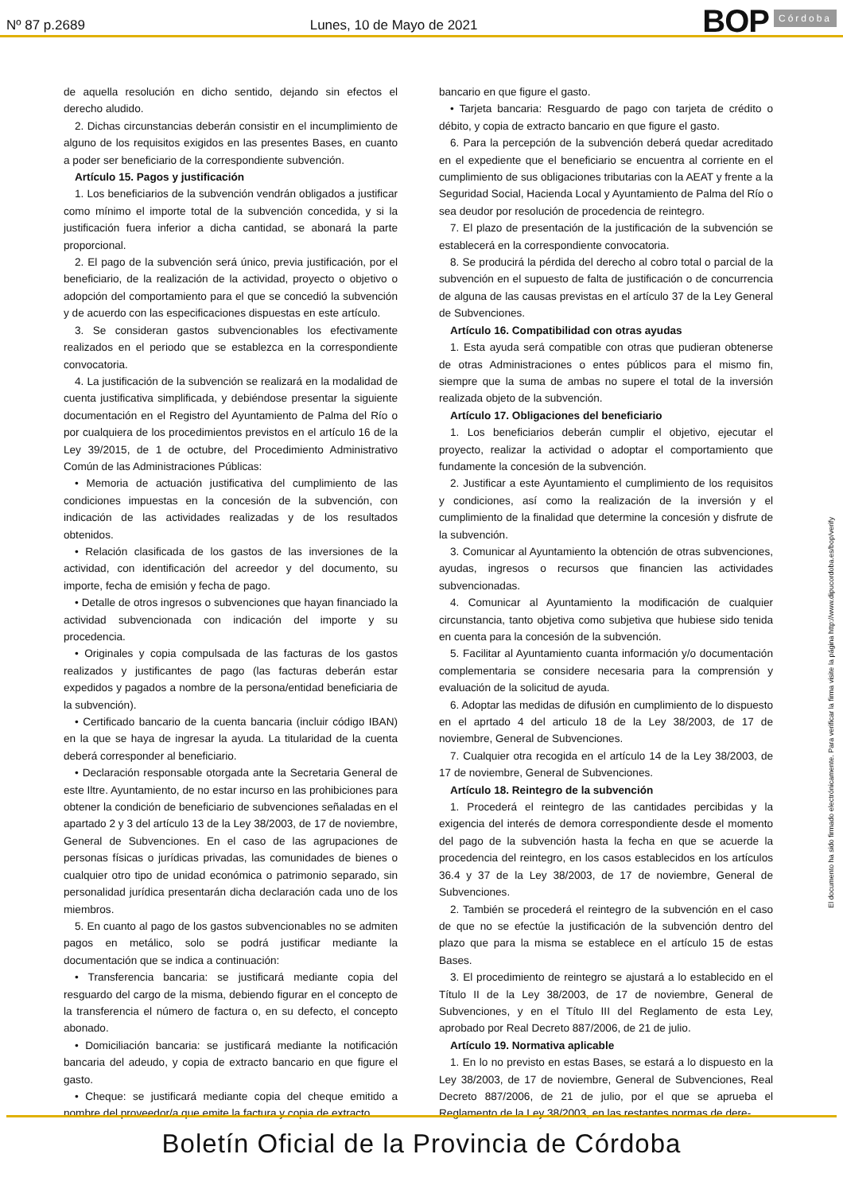Nº 87 p.2689
Lunes, 10 de Mayo de 2021
BOP Córdoba
de aquella resolución en dicho sentido, dejando sin efectos el derecho aludido.
2. Dichas circunstancias deberán consistir en el incumplimiento de alguno de los requisitos exigidos en las presentes Bases, en cuanto a poder ser beneficiario de la correspondiente subvención.
Artículo 15. Pagos y justificación
1. Los beneficiarios de la subvención vendrán obligados a justificar como mínimo el importe total de la subvención concedida, y si la justificación fuera inferior a dicha cantidad, se abonará la parte proporcional.
2. El pago de la subvención será único, previa justificación, por el beneficiario, de la realización de la actividad, proyecto o objetivo o adopción del comportamiento para el que se concedió la subvención y de acuerdo con las especificaciones dispuestas en este artículo.
3. Se consideran gastos subvencionables los efectivamente realizados en el periodo que se establezca en la correspondiente convocatoria.
4. La justificación de la subvención se realizará en la modalidad de cuenta justificativa simplificada, y debiéndose presentar la siguiente documentación en el Registro del Ayuntamiento de Palma del Río o por cualquiera de los procedimientos previstos en el artículo 16 de la Ley 39/2015, de 1 de octubre, del Procedimiento Administrativo Común de las Administraciones Públicas:
• Memoria de actuación justificativa del cumplimiento de las condiciones impuestas en la concesión de la subvención, con indicación de las actividades realizadas y de los resultados obtenidos.
• Relación clasificada de los gastos de las inversiones de la actividad, con identificación del acreedor y del documento, su importe, fecha de emisión y fecha de pago.
• Detalle de otros ingresos o subvenciones que hayan financiado la actividad subvencionada con indicación del importe y su procedencia.
• Originales y copia compulsada de las facturas de los gastos realizados y justificantes de pago (las facturas deberán estar expedidos y pagados a nombre de la persona/entidad beneficiaria de la subvención).
• Certificado bancario de la cuenta bancaria (incluir código IBAN) en la que se haya de ingresar la ayuda. La titularidad de la cuenta deberá corresponder al beneficiario.
• Declaración responsable otorgada ante la Secretaria General de este Iltre. Ayuntamiento, de no estar incurso en las prohibiciones para obtener la condición de beneficiario de subvenciones señaladas en el apartado 2 y 3 del artículo 13 de la Ley 38/2003, de 17 de noviembre, General de Subvenciones. En el caso de las agrupaciones de personas físicas o jurídicas privadas, las comunidades de bienes o cualquier otro tipo de unidad económica o patrimonio separado, sin personalidad jurídica presentarán dicha declaración cada uno de los miembros.
5. En cuanto al pago de los gastos subvencionables no se admiten pagos en metálico, solo se podrá justificar mediante la documentación que se indica a continuación:
• Transferencia bancaria: se justificará mediante copia del resguardo del cargo de la misma, debiendo figurar en el concepto de la transferencia el número de factura o, en su defecto, el concepto abonado.
• Domiciliación bancaria: se justificará mediante la notificación bancaria del adeudo, y copia de extracto bancario en que figure el gasto.
• Cheque: se justificará mediante copia del cheque emitido a nombre del proveedor/a que emite la factura y copia de extracto
bancario en que figure el gasto.
• Tarjeta bancaria: Resguardo de pago con tarjeta de crédito o débito, y copia de extracto bancario en que figure el gasto.
6. Para la percepción de la subvención deberá quedar acreditado en el expediente que el beneficiario se encuentra al corriente en el cumplimiento de sus obligaciones tributarias con la AEAT y frente a la Seguridad Social, Hacienda Local y Ayuntamiento de Palma del Río o sea deudor por resolución de procedencia de reintegro.
7. El plazo de presentación de la justificación de la subvención se establecerá en la correspondiente convocatoria.
8. Se producirá la pérdida del derecho al cobro total o parcial de la subvención en el supuesto de falta de justificación o de concurrencia de alguna de las causas previstas en el artículo 37 de la Ley General de Subvenciones.
Artículo 16. Compatibilidad con otras ayudas
1. Esta ayuda será compatible con otras que pudieran obtenerse de otras Administraciones o entes públicos para el mismo fin, siempre que la suma de ambas no supere el total de la inversión realizada objeto de la subvención.
Artículo 17. Obligaciones del beneficiario
1. Los beneficiarios deberán cumplir el objetivo, ejecutar el proyecto, realizar la actividad o adoptar el comportamiento que fundamente la concesión de la subvención.
2. Justificar a este Ayuntamiento el cumplimiento de los requisitos y condiciones, así como la realización de la inversión y el cumplimiento de la finalidad que determine la concesión y disfrute de la subvención.
3. Comunicar al Ayuntamiento la obtención de otras subvenciones, ayudas, ingresos o recursos que financien las actividades subvencionadas.
4. Comunicar al Ayuntamiento la modificación de cualquier circunstancia, tanto objetiva como subjetiva que hubiese sido tenida en cuenta para la concesión de la subvención.
5. Facilitar al Ayuntamiento cuanta información y/o documentación complementaria se considere necesaria para la comprensión y evaluación de la solicitud de ayuda.
6. Adoptar las medidas de difusión en cumplimiento de lo dispuesto en el aprtado 4 del articulo 18 de la Ley 38/2003, de 17 de noviembre, General de Subvenciones.
7. Cualquier otra recogida en el artículo 14 de la Ley 38/2003, de 17 de noviembre, General de Subvenciones.
Artículo 18. Reintegro de la subvención
1. Procederá el reintegro de las cantidades percibidas y la exigencia del interés de demora correspondiente desde el momento del pago de la subvención hasta la fecha en que se acuerde la procedencia del reintegro, en los casos establecidos en los artículos 36.4 y 37 de la Ley 38/2003, de 17 de noviembre, General de Subvenciones.
2. También se procederá el reintegro de la subvención en el caso de que no se efectúe la justificación de la subvención dentro del plazo que para la misma se establece en el artículo 15 de estas Bases.
3. El procedimiento de reintegro se ajustará a lo establecido en el Título II de la Ley 38/2003, de 17 de noviembre, General de Subvenciones, y en el Título III del Reglamento de esta Ley, aprobado por Real Decreto 887/2006, de 21 de julio.
Artículo 19. Normativa aplicable
1. En lo no previsto en estas Bases, se estará a lo dispuesto en la Ley 38/2003, de 17 de noviembre, General de Subvenciones, Real Decreto 887/2006, de 21 de julio, por el que se aprueba el Reglamento de la Ley 38/2003, en las restantes normas de dere-
El documento ha sido firmado electrónicamente. Para verificar la firma visite la página http://www.dipucordoba.es/bop/verify
Boletín Oficial de la Provincia de Córdoba